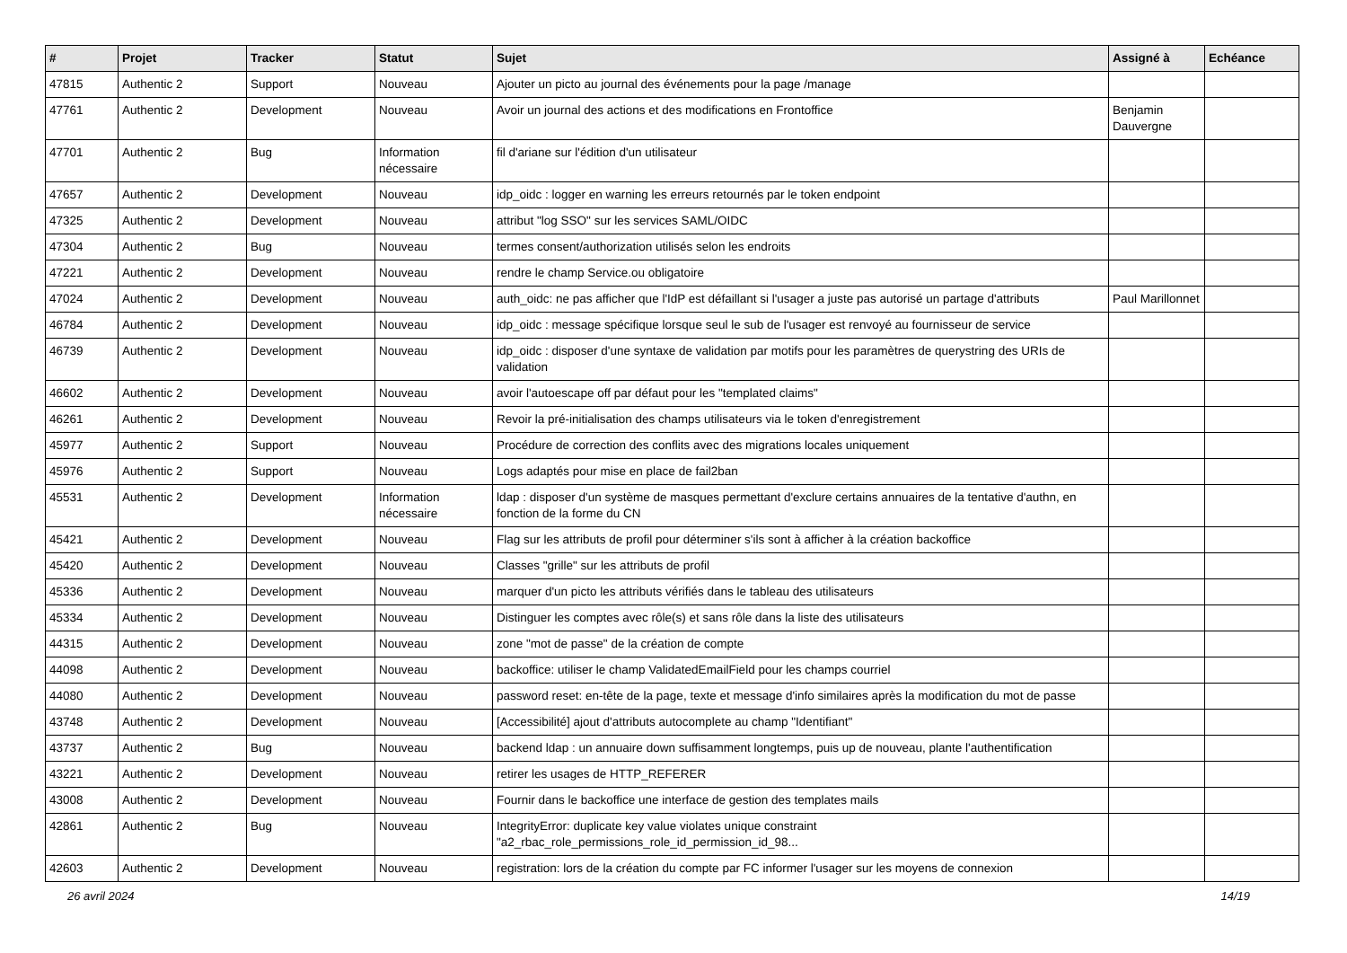| # | Projet | Tracker | Statut | Sujet | Assigné à | Echéance |
| --- | --- | --- | --- | --- | --- | --- |
| 47815 | Authentic 2 | Support | Nouveau | Ajouter un picto au journal des événements pour la page /manage | | |
| 47761 | Authentic 2 | Development | Nouveau | Avoir un journal des actions et des modifications en Frontoffice | Benjamin Dauvergne | |
| 47701 | Authentic 2 | Bug | Information nécessaire | fil d'ariane sur l'édition d'un utilisateur | | |
| 47657 | Authentic 2 | Development | Nouveau | idp_oidc : logger en warning les erreurs retournés par le token endpoint | | |
| 47325 | Authentic 2 | Development | Nouveau | attribut "log SSO" sur les services SAML/OIDC | | |
| 47304 | Authentic 2 | Bug | Nouveau | termes consent/authorization utilisés selon les endroits | | |
| 47221 | Authentic 2 | Development | Nouveau | rendre le champ Service.ou obligatoire | | |
| 47024 | Authentic 2 | Development | Nouveau | auth_oidc: ne pas afficher que l'IdP est défaillant si l'usager a juste pas autorisé un partage d'attributs | Paul Marillonnet | |
| 46784 | Authentic 2 | Development | Nouveau | idp_oidc : message spécifique lorsque seul le sub de l'usager est renvoyé au fournisseur de service | | |
| 46739 | Authentic 2 | Development | Nouveau | idp_oidc : disposer d'une syntaxe de validation par motifs pour les paramètres de querystring des URIs de validation | | |
| 46602 | Authentic 2 | Development | Nouveau | avoir l'autoescape off par défaut pour les "templated claims" | | |
| 46261 | Authentic 2 | Development | Nouveau | Revoir la pré-initialisation des champs utilisateurs via le token d'enregistrement | | |
| 45977 | Authentic 2 | Support | Nouveau | Procédure de correction des conflits avec des migrations locales uniquement | | |
| 45976 | Authentic 2 | Support | Nouveau | Logs adaptés pour mise en place de fail2ban | | |
| 45531 | Authentic 2 | Development | Information nécessaire | ldap : disposer d'un système de masques permettant d'exclure certains annuaires de la tentative d'authn, en fonction de la forme du CN | | |
| 45421 | Authentic 2 | Development | Nouveau | Flag sur les attributs de profil pour déterminer s'ils sont à afficher à la création backoffice | | |
| 45420 | Authentic 2 | Development | Nouveau | Classes "grille" sur les attributs de profil | | |
| 45336 | Authentic 2 | Development | Nouveau | marquer d'un picto les attributs vérifiés dans le tableau des utilisateurs | | |
| 45334 | Authentic 2 | Development | Nouveau | Distinguer les comptes avec rôle(s) et sans rôle dans la liste des utilisateurs | | |
| 44315 | Authentic 2 | Development | Nouveau | zone "mot de passe" de la création de compte | | |
| 44098 | Authentic 2 | Development | Nouveau | backoffice: utiliser le champ ValidatedEmailField pour les champs courriel | | |
| 44080 | Authentic 2 | Development | Nouveau | password reset: en-tête de la page, texte et message d'info similaires après la modification du mot de passe | | |
| 43748 | Authentic 2 | Development | Nouveau | [Accessibilité] ajout d'attributs autocomplete au champ "Identifiant" | | |
| 43737 | Authentic 2 | Bug | Nouveau | backend ldap : un annuaire down suffisamment longtemps, puis up de nouveau, plante l'authentification | | |
| 43221 | Authentic 2 | Development | Nouveau | retirer les usages de HTTP_REFERER | | |
| 43008 | Authentic 2 | Development | Nouveau | Fournir dans le backoffice une interface de gestion des templates mails | | |
| 42861 | Authentic 2 | Bug | Nouveau | IntegrityError: duplicate key value violates unique constraint "a2_rbac_role_permissions_role_id_permission_id_98... | | |
| 42603 | Authentic 2 | Development | Nouveau | registration: lors de la création du compte par FC informer l'usager sur les moyens de connexion | | |
26 avril 2024 14/19